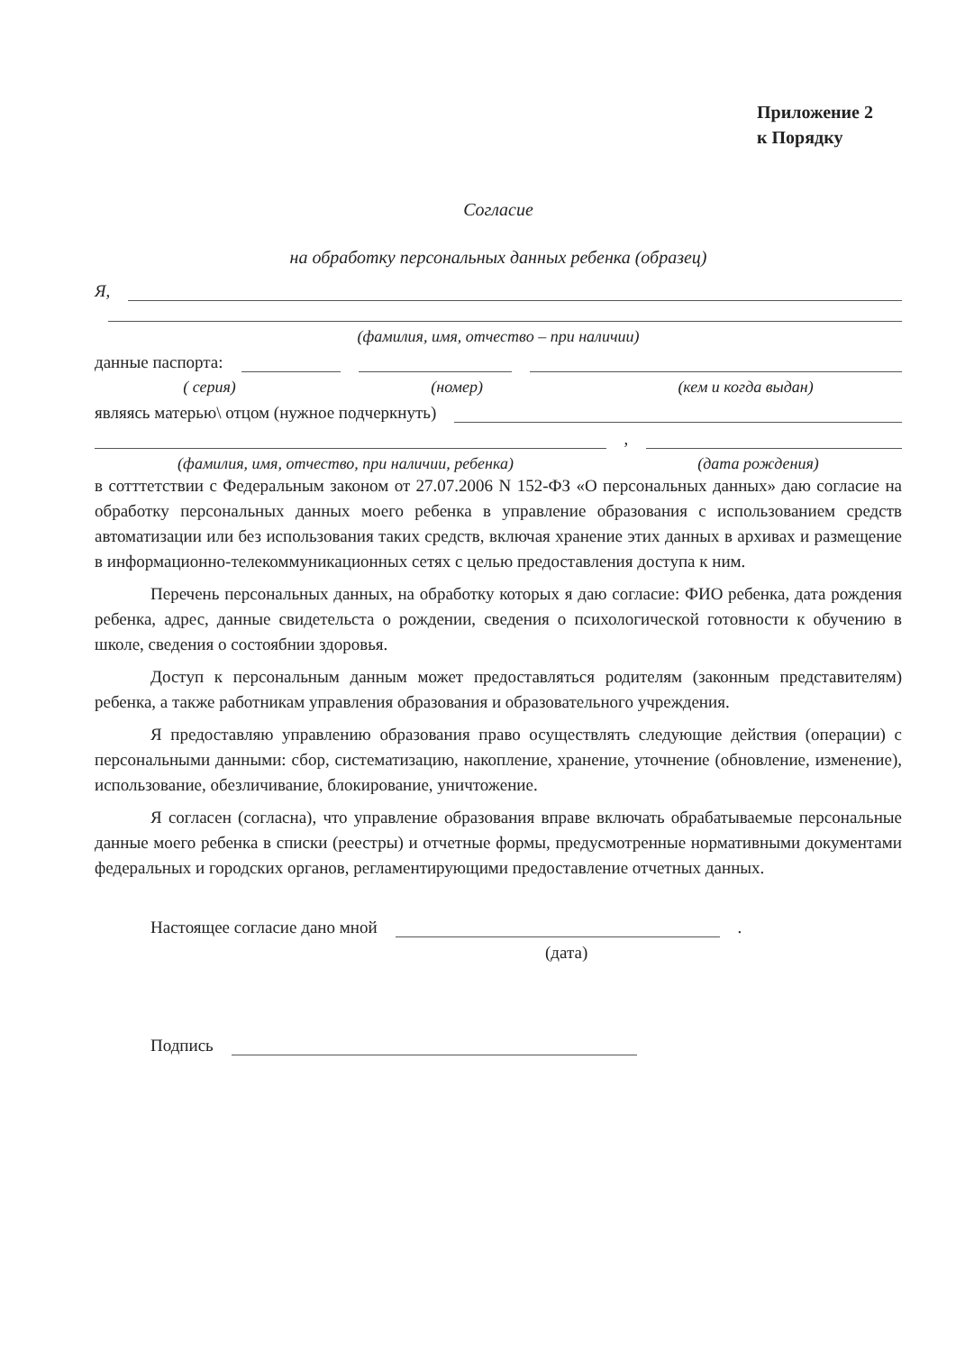Приложение 2
к Порядку
Согласие
на обработку персональных данных ребенка (образец)
Я,
(фамилия, имя, отчество – при наличии)
данные паспорта:
( серия) (номер) (кем и когда выдан)
являясь матерью\ отцом (нужное подчеркнуть)
,
(фамилия, имя, отчество, при наличии, ребенка) (дата рождения)
в сотттетствии с Федеральным законом от 27.07.2006 N 152-ФЗ «О персональных данных» даю согласие на обработку персональных данных моего ребенка в управление образования с использованием средств автоматизации или без использования таких средств, включая хранение этих данных в архивах и размещение в информационно-телекоммуникационных сетях с целью предоставления доступа к ним.
Перечень персональных данных, на обработку которых я даю согласие: ФИО ребенка, дата рождения ребенка, адрес, данные свидетельста о рождении, сведения о психологической готовности к обучению в школе, сведения о состоябнии здоровья.
Доступ к персональным данным может предоставляться родителям (законным представителям) ребенка, а также работникам управления образования и образовательного учреждения.
Я предоставляю управлению образования право осуществлять следующие действия (операции) с персональными данными: сбор, систематизацию, накопление, хранение, уточнение (обновление, изменение), использование, обезличивание, блокирование, уничтожение.
Я согласен (согласна), что управление образования вправе включать обрабатываемые персональные данные моего ребенка в списки (реестры) и отчетные формы, предусмотренные нормативными документами федеральных и городских органов, регламентирующими предоставление отчетных данных.
Настоящее согласие дано мной
.
(дата)
Подпись